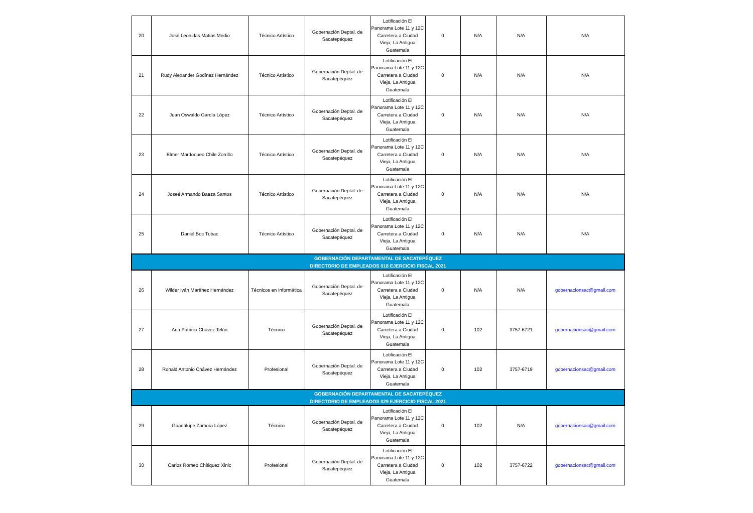| 20 | José Leonidas Matias Medio | Técnico Artístico | Gobernación Deptal. de Sacatepéquez | Lotificación El Panorama Lote 11 y 12C Carretera a Ciudad Vieja, La Antigua Guatemala | 0 | N/A | N/A | N/A |
| 21 | Rudy Alexander Godínez Hernández | Técnico Artístico | Gobernación Deptal. de Sacatepéquez | Lotificación El Panorama Lote 11 y 12C Carretera a Ciudad Vieja, La Antigua Guatemala | 0 | N/A | N/A | N/A |
| 22 | Juan Oswaldo García López | Técnico Artístico | Gobernación Deptal. de Sacatepéquez | Lotificación El Panorama Lote 11 y 12C Carretera a Ciudad Vieja, La Antigua Guatemala | 0 | N/A | N/A | N/A |
| 23 | Elmer Mardoqueo Chile Zorrillo | Técnico Artístico | Gobernación Deptal. de Sacatepéquez | Lotificación El Panorama Lote 11 y 12C Carretera a Ciudad Vieja, La Antigua Guatemala | 0 | N/A | N/A | N/A |
| 24 | Joseé Armando Baeza Santos | Técnico Artístico | Gobernación Deptal. de Sacatepéquez | Lotificación El Panorama Lote 11 y 12C Carretera a Ciudad Vieja, La Antigua Guatemala | 0 | N/A | N/A | N/A |
| 25 | Daniel Boc Tubac | Técnico Artístico | Gobernación Deptal. de Sacatepéquez | Lotificación El Panorama Lote 11 y 12C Carretera a Ciudad Vieja, La Antigua Guatemala | 0 | N/A | N/A | N/A |
| GOBERNACIÓN DEPARTAMENTAL DE SACATEPÉQUEZ DIRECTORIO DE EMPLEADOS 018 EJERCICIO FISCAL 2021 | | | | | | | | |
| 26 | Wilder Iván Martínez Hernández | Técnicos en Informática | Gobernación Deptal. de Sacatepéquez | Lotificación El Panorama Lote 11 y 12C Carretera a Ciudad Vieja, La Antigua Guatemala | 0 | N/A | N/A | gobernacionsac@gmail.com |
| 27 | Ana Patricia Chávez Telón | Técnico | Gobernación Deptal. de Sacatepéquez | Lotificación El Panorama Lote 11 y 12C Carretera a Ciudad Vieja, La Antigua Guatemala | 0 | 102 | 3757-6721 | gobernacionsac@gmail.com |
| 28 | Ronald Antonio Chávez Hernández | Profesional | Gobernación Deptal. de Sacatepéquez | Lotificación El Panorama Lote 11 y 12C Carretera a Ciudad Vieja, La Antigua Guatemala | 0 | 102 | 3757-6719 | gobernacionsac@gmail.com |
| GOBERNACIÓN DEPARTAMENTAL DE SACATEPÉQUEZ DIRECTORIO DE EMPLEADOS 029 EJERCICIO FISCAL 2021 | | | | | | | | |
| 29 | Guadalupe Zamora López | Técnico | Gobernación Deptal. de Sacatepéquez | Lotificación El Panorama Lote 11 y 12C Carretera a Ciudad Vieja, La Antigua Guatemala | 0 | 102 | N/A | gobernacionsac@gmail.com |
| 30 | Carlos Romeo Chitiquez Xinic | Profesional | Gobernación Deptal. de Sacatepéquez | Lotificación El Panorama Lote 11 y 12C Carretera a Ciudad Vieja, La Antigua Guatemala | 0 | 102 | 3757-6722 | gobernacionsac@gmail.com |